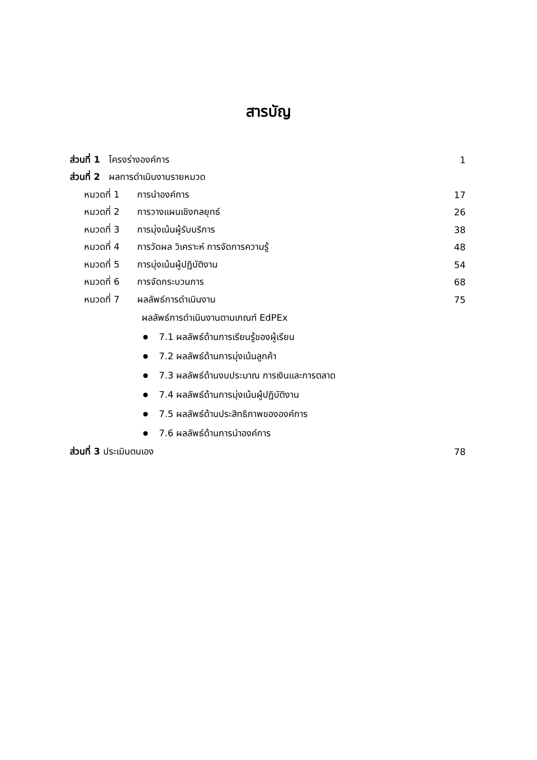สารบัญ
ส่วนที่ 1 โครงร่างองค์การ 1
ส่วนที่ 2 ผลการดำเนินงานรายหมวด
หมวดที่ 1 การนำองค์การ 17
หมวดที่ 2 การวางแผนเชิงกลยุทธ์ 26
หมวดที่ 3 การมุ่งเน้นผู้รับบริการ 38
หมวดที่ 4 การวัดผล วิเคราะห์ การจัดการความรู้ 48
หมวดที่ 5 การมุ่งเน้นผู้ปฏิบัติงาน 54
หมวดที่ 6 การจัดกระบวนการ 68
หมวดที่ 7 ผลลัพธ์การดำเนินงาน 75
ผลลัพธ์การดำเนินงานตามเกณฑ์ EdPEx
7.1 ผลลัพธ์ด้านการเรียนรู้ของผู้เรียน
7.2 ผลลัพธ์ด้านการมุ่งเน้นลูกค้า
7.3 ผลลัพธ์ด้านงบประมาณ การเงินและการตลาด
7.4 ผลลัพธ์ด้านการมุ่งเน้นผู้ปฏิบัติงาน
7.5 ผลลัพธ์ด้านประสิทธิภาพขององค์การ
7.6 ผลลัพธ์ด้านการนำองค์การ
ส่วนที่ 3 ประเมินตนเอง 78